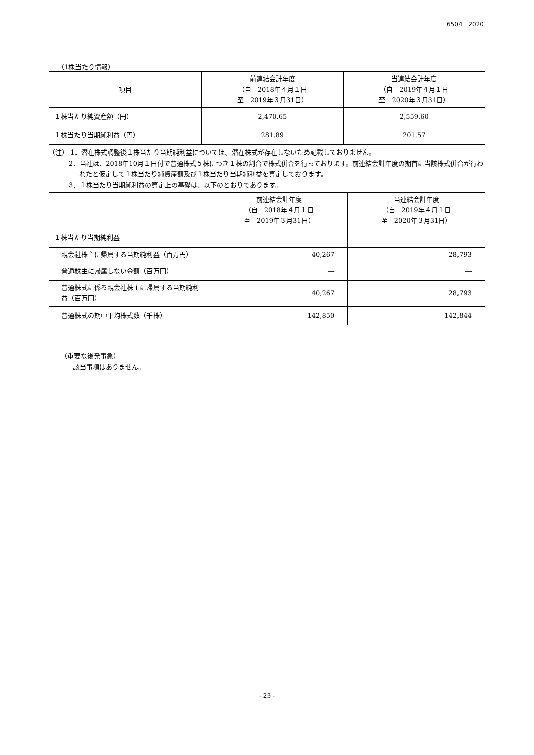6504　2020
（1株当たり情報）
| 項目 | 前連結会計年度 （自 2018年４月１日 至 2019年３月31日） | 当連結会計年度 （自 2019年４月１日 至 2020年３月31日） |
| --- | --- | --- |
| １株当たり純資産額（円） | 2,470.65 | 2,559.60 |
| １株当たり当期純利益（円） | 281.89 | 201.57 |
（注） 1．潜在株式調整後１株当たり当期純利益については、潜在株式が存在しないため記載しておりません。
2．当社は、2018年10月１日付で普通株式５株につき１株の割合で株式併合を行っております。前連結会計年度の期首に当該株式併合が行われたと仮定して１株当たり純資産額及び１株当たり当期純利益を算定しております。
3．１株当たり当期純利益の算定上の基礎は、以下のとおりであります。
| | 前連結会計年度 （自 2018年４月１日 至 2019年３月31日） | 当連結会計年度 （自 2019年４月１日 至 2020年３月31日） |
| --- | --- | --- |
| １株当たり当期純利益 | | |
| 親会社株主に帰属する当期純利益（百万円） | 40,267 | 28,793 |
| 普通株主に帰属しない金額（百万円） | ― | ― |
| 普通株式に係る親会社株主に帰属する当期純利益（百万円） | 40,267 | 28,793 |
| 普通株式の期中平均株式数（千株） | 142,850 | 142,844 |
（重要な後発事象）
該当事項はありません。
- 23 -